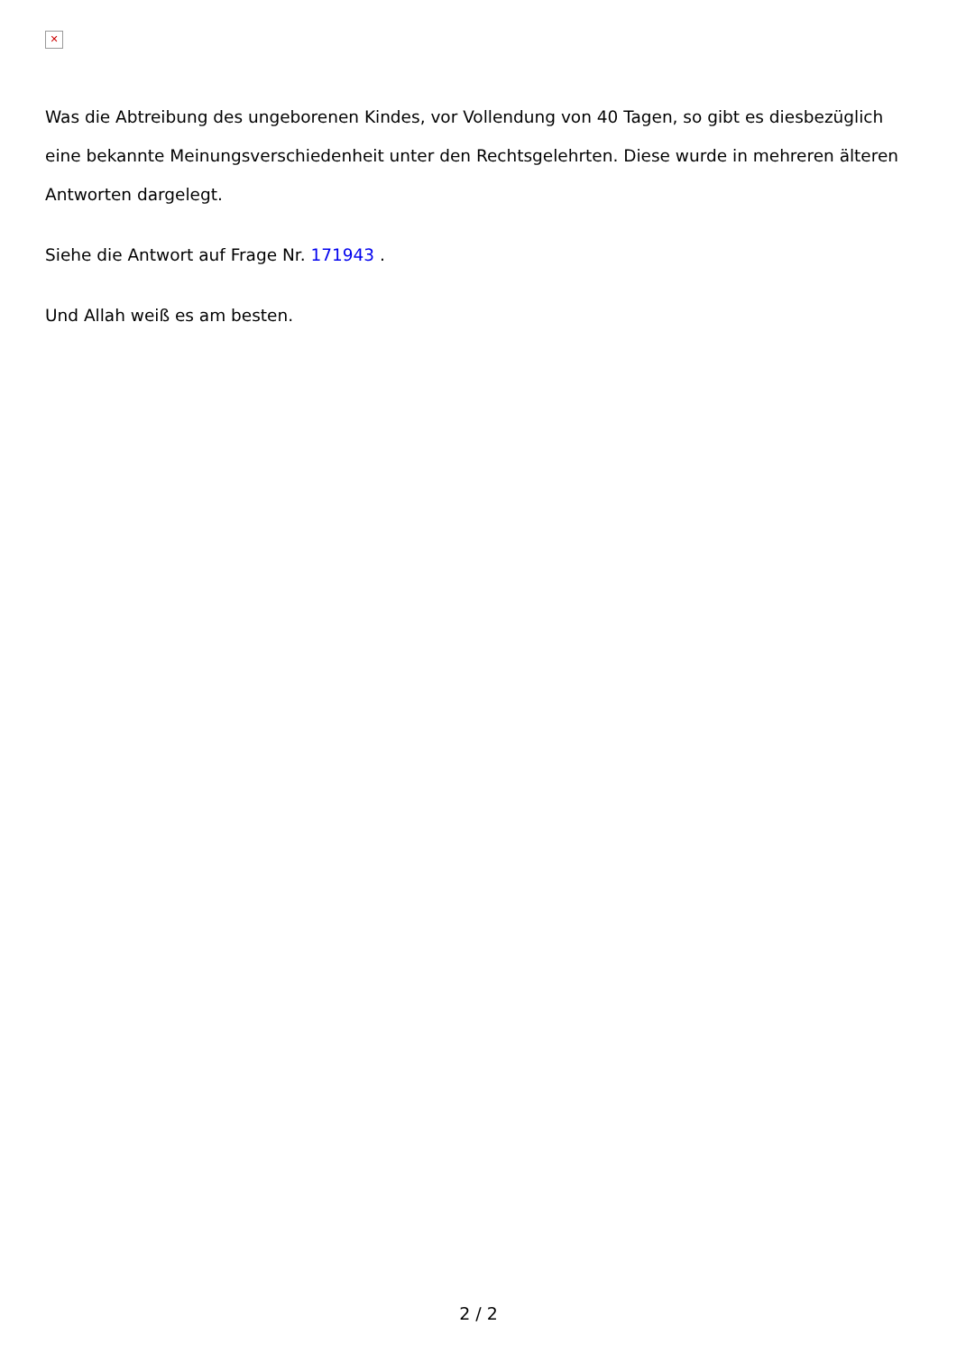✕
Was die Abtreibung des ungeborenen Kindes, vor Vollendung von 40 Tagen, so gibt es diesbezüglich eine bekannte Meinungsverschiedenheit unter den Rechtsgelehrten. Diese wurde in mehreren älteren Antworten dargelegt.
Siehe die Antwort auf Frage Nr. 171943 .
Und Allah weiß es am besten.
2 / 2